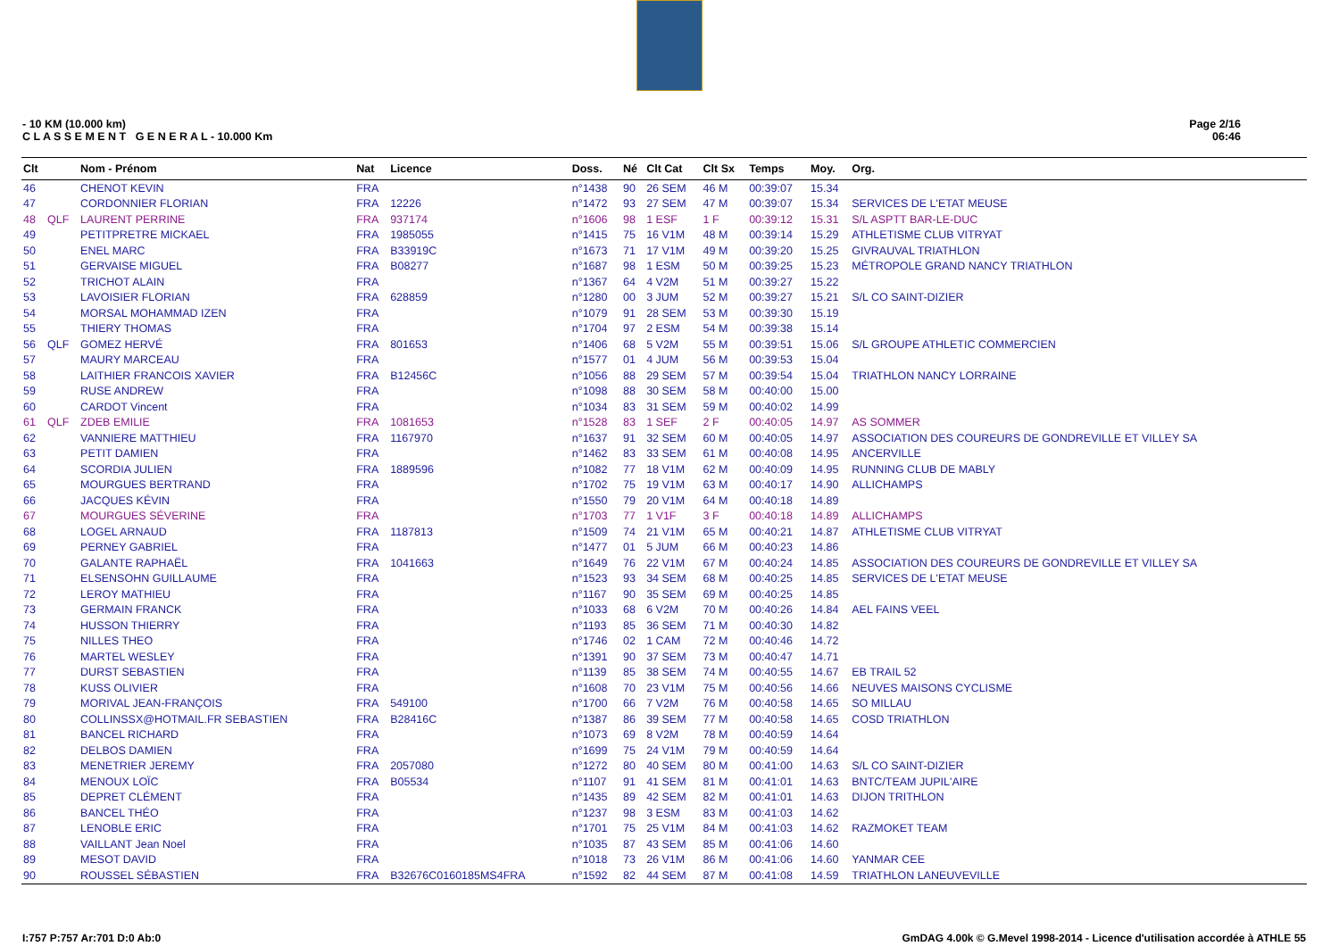- 10 KM (10.000 km)
C L A S S E M E N T G E N E R A L - 10.000 Km
Page 2/16
06:46
| Clt | | Nom - Prénom | Nat | Licence | Doss. | Né | Clt Cat | Clt Sx | Temps | Moy. | Org. |
| --- | --- | --- | --- | --- | --- | --- | --- | --- | --- | --- | --- |
| 46 | | CHENOT KEVIN | FRA | | n°1438 | 90 | 26 SEM | 46 M | 00:39:07 | 15.34 | |
| 47 | | CORDONNIER FLORIAN | FRA | 12226 | n°1472 | 93 | 27 SEM | 47 M | 00:39:07 | 15.34 | SERVICES DE L'ETAT MEUSE |
| 48 | QLF | LAURENT PERRINE | FRA | 937174 | n°1606 | 98 | 1 ESF | 1 F | 00:39:12 | 15.31 | S/L ASPTT BAR-LE-DUC |
| 49 | | PETITPRETRE MICKAEL | FRA | 1985055 | n°1415 | 75 | 16 V1M | 48 M | 00:39:14 | 15.29 | ATHLETISME CLUB VITRYAT |
| 50 | | ENEL MARC | FRA | B33919C | n°1673 | 71 | 17 V1M | 49 M | 00:39:20 | 15.25 | GIVRAUVAL TRIATHLON |
| 51 | | GERVAISE MIGUEL | FRA | B08277 | n°1687 | 98 | 1 ESM | 50 M | 00:39:25 | 15.23 | MÉTROPOLE GRAND NANCY TRIATHLON |
| 52 | | TRICHOT ALAIN | FRA | | n°1367 | 64 | 4 V2M | 51 M | 00:39:27 | 15.22 | |
| 53 | | LAVOISIER FLORIAN | FRA | 628859 | n°1280 | 00 | 3 JUM | 52 M | 00:39:27 | 15.21 | S/L CO SAINT-DIZIER |
| 54 | | MORSAL MOHAMMAD IZEN | FRA | | n°1079 | 91 | 28 SEM | 53 M | 00:39:30 | 15.19 | |
| 55 | | THIERY THOMAS | FRA | | n°1704 | 97 | 2 ESM | 54 M | 00:39:38 | 15.14 | |
| 56 | QLF | GOMEZ HERVÉ | FRA | 801653 | n°1406 | 68 | 5 V2M | 55 M | 00:39:51 | 15.06 | S/L GROUPE ATHLETIC COMMERCIEN |
| 57 | | MAURY MARCEAU | FRA | | n°1577 | 01 | 4 JUM | 56 M | 00:39:53 | 15.04 | |
| 58 | | LAITHIER FRANCOIS XAVIER | FRA | B12456C | n°1056 | 88 | 29 SEM | 57 M | 00:39:54 | 15.04 | TRIATHLON NANCY LORRAINE |
| 59 | | RUSE ANDREW | FRA | | n°1098 | 88 | 30 SEM | 58 M | 00:40:00 | 15.00 | |
| 60 | | CARDOT Vincent | FRA | | n°1034 | 83 | 31 SEM | 59 M | 00:40:02 | 14.99 | |
| 61 | QLF | ZDEB EMILIE | FRA | 1081653 | n°1528 | 83 | 1 SEF | 2 F | 00:40:05 | 14.97 | AS SOMMER |
| 62 | | VANNIERE MATTHIEU | FRA | 1167970 | n°1637 | 91 | 32 SEM | 60 M | 00:40:05 | 14.97 | ASSOCIATION DES COUREURS DE GONDREVILLE ET VILLEY SA |
| 63 | | PETIT DAMIEN | FRA | | n°1462 | 83 | 33 SEM | 61 M | 00:40:08 | 14.95 | ANCERVILLE |
| 64 | | SCORDIA JULIEN | FRA | 1889596 | n°1082 | 77 | 18 V1M | 62 M | 00:40:09 | 14.95 | RUNNING CLUB DE MABLY |
| 65 | | MOURGUES BERTRAND | FRA | | n°1702 | 75 | 19 V1M | 63 M | 00:40:17 | 14.90 | ALLICHAMPS |
| 66 | | JACQUES KÉVIN | FRA | | n°1550 | 79 | 20 V1M | 64 M | 00:40:18 | 14.89 | |
| 67 | | MOURGUES SÉVERINE | FRA | | n°1703 | 77 | 1 V1F | 3 F | 00:40:18 | 14.89 | ALLICHAMPS |
| 68 | | LOGEL ARNAUD | FRA | 1187813 | n°1509 | 74 | 21 V1M | 65 M | 00:40:21 | 14.87 | ATHLETISME CLUB VITRYAT |
| 69 | | PERNEY GABRIEL | FRA | | n°1477 | 01 | 5 JUM | 66 M | 00:40:23 | 14.86 | |
| 70 | | GALANTE RAPHAËL | FRA | 1041663 | n°1649 | 76 | 22 V1M | 67 M | 00:40:24 | 14.85 | ASSOCIATION DES COUREURS DE GONDREVILLE ET VILLEY SA |
| 71 | | ELSENSOHN GUILLAUME | FRA | | n°1523 | 93 | 34 SEM | 68 M | 00:40:25 | 14.85 | SERVICES DE L'ETAT MEUSE |
| 72 | | LEROY MATHIEU | FRA | | n°1167 | 90 | 35 SEM | 69 M | 00:40:25 | 14.85 | |
| 73 | | GERMAIN FRANCK | FRA | | n°1033 | 68 | 6 V2M | 70 M | 00:40:26 | 14.84 | AEL FAINS VEEL |
| 74 | | HUSSON THIERRY | FRA | | n°1193 | 85 | 36 SEM | 71 M | 00:40:30 | 14.82 | |
| 75 | | NILLES THEO | FRA | | n°1746 | 02 | 1 CAM | 72 M | 00:40:46 | 14.72 | |
| 76 | | MARTEL WESLEY | FRA | | n°1391 | 90 | 37 SEM | 73 M | 00:40:47 | 14.71 | |
| 77 | | DURST SEBASTIEN | FRA | | n°1139 | 85 | 38 SEM | 74 M | 00:40:55 | 14.67 | EB TRAIL 52 |
| 78 | | KUSS OLIVIER | FRA | | n°1608 | 70 | 23 V1M | 75 M | 00:40:56 | 14.66 | NEUVES MAISONS CYCLISME |
| 79 | | MORIVAL JEAN-FRANÇOIS | FRA | 549100 | n°1700 | 66 | 7 V2M | 76 M | 00:40:58 | 14.65 | SO MILLAU |
| 80 | | COLLINSSX@HOTMAIL.FR SEBASTIEN | FRA | B28416C | n°1387 | 86 | 39 SEM | 77 M | 00:40:58 | 14.65 | COSD TRIATHLON |
| 81 | | BANCEL RICHARD | FRA | | n°1073 | 69 | 8 V2M | 78 M | 00:40:59 | 14.64 | |
| 82 | | DELBOS DAMIEN | FRA | | n°1699 | 75 | 24 V1M | 79 M | 00:40:59 | 14.64 | |
| 83 | | MENETRIER JEREMY | FRA | 2057080 | n°1272 | 80 | 40 SEM | 80 M | 00:41:00 | 14.63 | S/L CO SAINT-DIZIER |
| 84 | | MENOUX LOÏC | FRA | B05534 | n°1107 | 91 | 41 SEM | 81 M | 00:41:01 | 14.63 | BNTC/TEAM JUPIL'AIRE |
| 85 | | DEPRET CLÉMENT | FRA | | n°1435 | 89 | 42 SEM | 82 M | 00:41:01 | 14.63 | DIJON TRITHLON |
| 86 | | BANCEL THÉO | FRA | | n°1237 | 98 | 3 ESM | 83 M | 00:41:03 | 14.62 | |
| 87 | | LENOBLE ERIC | FRA | | n°1701 | 75 | 25 V1M | 84 M | 00:41:03 | 14.62 | RAZMOKET TEAM |
| 88 | | VAILLANT Jean Noel | FRA | | n°1035 | 87 | 43 SEM | 85 M | 00:41:06 | 14.60 | |
| 89 | | MESOT DAVID | FRA | | n°1018 | 73 | 26 V1M | 86 M | 00:41:06 | 14.60 | YANMAR CEE |
| 90 | | ROUSSEL SÉBASTIEN | FRA | B32676C0160185MS4FRA | n°1592 | 82 | 44 SEM | 87 M | 00:41:08 | 14.59 | TRIATHLON LANEUVEVILLE |
I:757 P:757 Ar:701 D:0 Ab:0 GmDAG 4.00k © G.Mevel 1998-2014 - Licence d'utilisation accordée à ATHLE 55